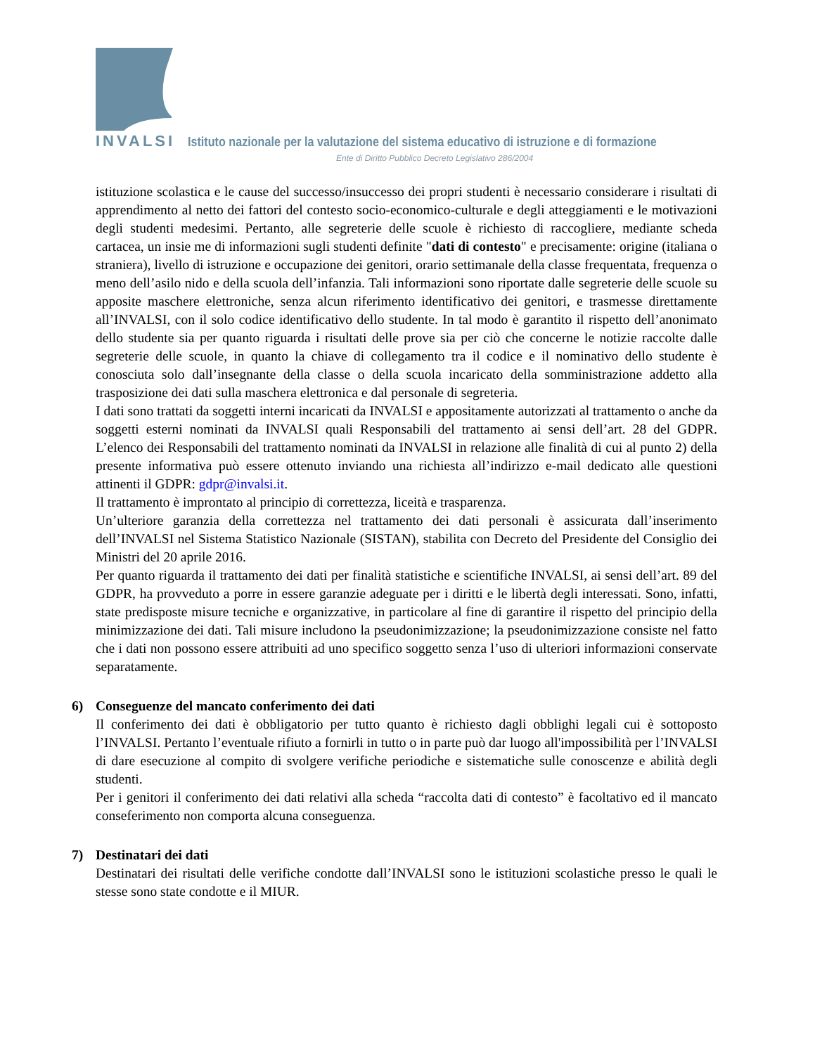INVALSI Istituto nazionale per la valutazione del sistema educativo di istruzione e di formazione
Ente di Diritto Pubblico Decreto Legislativo 286/2004
istituzione scolastica e le cause del successo/insuccesso dei propri studenti è necessario considerare i risultati di apprendimento al netto dei fattori del contesto socio-economico-culturale e degli atteggiamenti e le motivazioni degli studenti medesimi. Pertanto, alle segreterie delle scuole è richiesto di raccogliere, mediante scheda cartacea, un insie me di informazioni sugli studenti definite "dati di contesto" e precisamente: origine (italiana o straniera), livello di istruzione e occupazione dei genitori, orario settimanale della classe frequentata, frequenza o meno dell’asilo nido e della scuola dell’infanzia. Tali informazioni sono riportate dalle segreterie delle scuole su apposite maschere elettroniche, senza alcun riferimento identificativo dei genitori, e trasmesse direttamente all’INVALSI, con il solo codice identificativo dello studente. In tal modo è garantito il rispetto dell’anonimato dello studente sia per quanto riguarda i risultati delle prove sia per ciò che concerne le notizie raccolte dalle segreterie delle scuole, in quanto la chiave di collegamento tra il codice e il nominativo dello studente è conosciuta solo dall’insegnante della classe o della scuola incaricato della somministrazione addetto alla trasposizione dei dati sulla maschera elettronica e dal personale di segreteria.
I dati sono trattati da soggetti interni incaricati da INVALSI e appositamente autorizzati al trattamento o anche da soggetti esterni nominati da INVALSI quali Responsabili del trattamento ai sensi dell’art. 28 del GDPR. L’elenco dei Responsabili del trattamento nominati da INVALSI in relazione alle finalità di cui al punto 2) della presente informativa può essere ottenuto inviando una richiesta all’indirizzo e-mail dedicato alle questioni attinenti il GDPR: gdpr@invalsi.it.
Il trattamento è improntato al principio di correttezza, liceità e trasparenza.
Un’ulteriore garanzia della correttezza nel trattamento dei dati personali è assicurata dall’inserimento dell’INVALSI nel Sistema Statistico Nazionale (SISTAN), stabilita con Decreto del Presidente del Consiglio dei Ministri del 20 aprile 2016.
Per quanto riguarda il trattamento dei dati per finalità statistiche e scientifiche INVALSI, ai sensi dell’art. 89 del GDPR, ha provveduto a porre in essere garanzie adeguate per i diritti e le libertà degli interessati. Sono, infatti, state predisposte misure tecniche e organizzative, in particolare al fine di garantire il rispetto del principio della minimizzazione dei dati. Tali misure includono la pseudonimizzazione; la pseudonimizzazione consiste nel fatto che i dati non possono essere attribuiti ad uno specifico soggetto senza l’uso di ulteriori informazioni conservate separatamente.
6) Conseguenze del mancato conferimento dei dati
Il conferimento dei dati è obbligatorio per tutto quanto è richiesto dagli obblighi legali cui è sottoposto l’INVALSI. Pertanto l’eventuale rifiuto a fornirli in tutto o in parte può dar luogo all'impossibilità per l’INVALSI di dare esecuzione al compito di svolgere verifiche periodiche e sistematiche sulle conoscenze e abilità degli studenti.
Per i genitori il conferimento dei dati relativi alla scheda “raccolta dati di contesto” è facoltativo ed il mancato conseferimento non comporta alcuna conseguenza.
7) Destinatari dei dati
Destinatari dei risultati delle verifiche condotte dall’INVALSI sono le istituzioni scolastiche presso le quali le stesse sono state condotte e il MIUR.